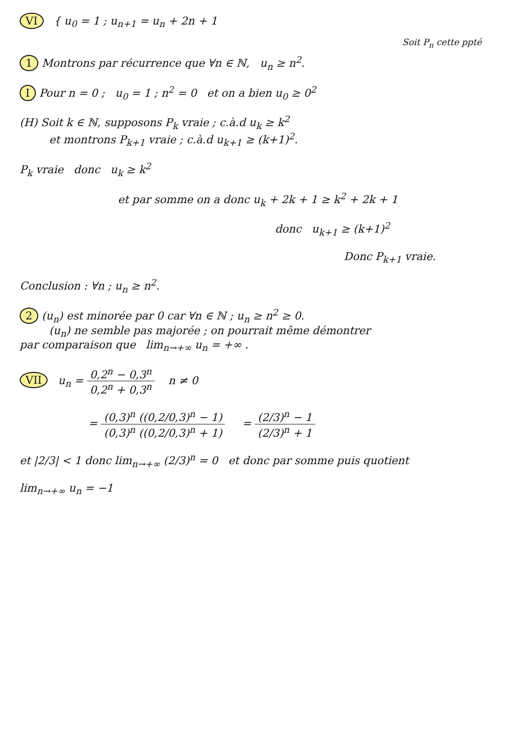VI { u<sub>0</sub> = 1 ; u<sub>n+1</sub> = u<sub>n</sub> + 2n + 1
Soit P<sub>n</sub> cette ppté
1 Montrons par récurrence que ∀n ∈ ℕ, u<sub>n</sub> ≥ n<sup>2</sup>.
I Pour n = 0 ; u<sub>0</sub> = 1 ; n<sup>2</sup> = 0 et on a bien u<sub>0</sub> ≥ 0<sup>2</sup>
(H) Soit k ∈ ℕ, supposons P<sub>k</sub> vraie ; c.à.d u<sub>k</sub> ≥ k<sup>2</sup>
et montrons P<sub>k+1</sub> vraie ; c.à.d u<sub>k+1</sub> ≥ (k+1)<sup>2</sup>.
P<sub>k</sub> vraie donc u<sub>k</sub> ≥ k<sup>2</sup>
et par somme on a donc u<sub>k</sub> + 2k + 1 ≥ k<sup>2</sup> + 2k + 1
donc u<sub>k+1</sub> ≥ (k+1)<sup>2</sup>
Donc P<sub>k+1</sub> vraie.
Conclusion : ∀n ; u<sub>n</sub> ≥ n<sup>2</sup>.
2 (u<sub>n</sub>) est minorée par 0 car ∀n ∈ ℕ ; u<sub>n</sub> ≥ n<sup>2</sup> ≥ 0.
(u<sub>n</sub>) ne semble pas majorée ; on pourrait même démontrer
par comparaison que lim<sub>n→+∞</sub> u<sub>n</sub> = +∞ .
VII u<sub>n</sub> = 0,2<sup>n</sup> − 0,3<sup>n</sup> 0,2<sup>n</sup> + 0,3<sup>n</sup> n ≠ 0
= (0,3)<sup>n</sup> ((0,2/0,3)<sup>n</sup> − 1) (0,3)<sup>n</sup> ((0,2/0,3)<sup>n</sup> + 1) = (2/3)<sup>n</sup> − 1 (2/3)<sup>n</sup> + 1
et |2/3| < 1 donc lim<sub>n→+∞</sub> (2/3)<sup>n</sup> = 0 et donc par somme puis quotient
lim<sub>n→+∞</sub> u<sub>n</sub> = −1